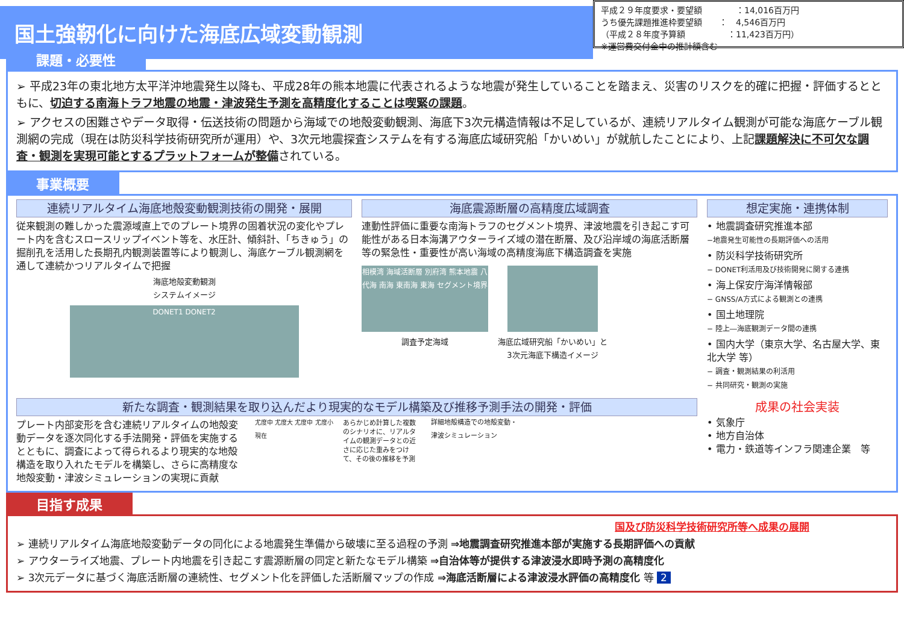国土強靭化に向けた海底広域変動観測
平成２９年度要求・要望額　　　　：14,016百万円
うち優先課題推進枠要望額　　：　4,546百万円
（平成２８年度予算額　　　　　：11,423百万円）
※運営費交付金中の推計額含む
課題・必要性
➢ 平成23年の東北地方太平洋沖地震発生以降も、平成28年の熊本地震に代表されるような地震が発生していることを踏まえ、災害のリスクを的確に把握・評価するとともに、切迫する南海トラフ地震の地震・津波発生予測を高精度化することは喫緊の課題。
➢ アクセスの困難さやデータ取得・伝送技術の問題から海域での地殻変動観測、海底下3次元構造情報は不足しているが、連続リアルタイム観測が可能な海底ケーブル観測網の完成（現在は防災科学技術研究所が運用）や、3次元地震探査システムを有する海底広域研究船「かいめい」が就航したことにより、上記課題解決に不可欠な調査・観測を実現可能とするプラットフォームが整備されている。
事業概要
連続リアルタイム海底地殻変動観測技術の開発・展開
従来観測の難しかった震源域直上でのプレート境界の固着状況の変化やプレート内を含むスロースリップイベント等を、水圧計、傾斜計、「ちきゅう」の掘削孔を活用した長期孔内観測装置等により観測し、海底ケーブル観測網を通して連続かつリアルタイムで把握
海底地殻変動観測
システムイメージ
DONET1 DONET2
海底震源断層の高精度広域調査
連動性評価に重要な南海トラフのセグメント境界、津波地震を引き起こす可能性がある日本海溝アウターライズ域の潜在断層、及び沿岸域の海底活断層等の緊急性・重要性が高い海域の高精度海底下構造調査を実施
相模湾 海域活断層 別府湾 熊本地震 八代海 南海 東南海 東海 セグメント境界
調査予定海域
海底広域研究船「かいめい」と
3次元海底下構造イメージ
想定実施・連携体制
• 地震調査研究推進本部
−地震発生可能性の長期評価への活用
• 防災科学技術研究所
− DONET利活用及び技術開発に関する連携
• 海上保安庁海洋情報部
− GNSS/A方式による観測との連携
• 国土地理院
− 陸上―海底観測データ間の連携
• 国内大学（東京大学、名古屋大学、東北大学 等）
− 調査・観測結果の利活用
− 共同研究・観測の実施
新たな調査・観測結果を取り込んだより現実的なモデル構築及び推移予測手法の開発・評価
プレート内部変形を含む連続リアルタイムの地殻変動データを逐次同化する手法開発・評価を実施するとともに、調査によって得られるより現実的な地殻構造を取り入れたモデルを構築し、さらに高精度な地殻変動・津波シミュレーションの実現に貢献
尤度中 尤度大 尤度中 尤度小 現在
あらかじめ計算した複数のシナリオに、リアルタイムの観測データとの近さに応じた重みをつけて、その後の推移を予測
詳細地殻構造での地殻変動・
津波シミュレーション
成果の社会実装
• 気象庁
• 地方自治体
• 電力・鉄道等インフラ関連企業　等
目指す成果
国及び防災科学技術研究所等へ成果の展開
➢ 連続リアルタイム海底地殻変動データの同化による地震発生準備から破壊に至る過程の予測 ⇒地震調査研究推進本部が実施する長期評価への貢献
➢ アウターライズ地震、プレート内地震を引き起こす震源断層の同定と新たなモデル構築 ⇒自治体等が提供する津波浸水即時予測の高精度化
➢ 3次元データに基づく海底活断層の連続性、セグメント化を評価した活断層マップの作成 ⇒海底活断層による津波浸水評価の高精度化 等 2